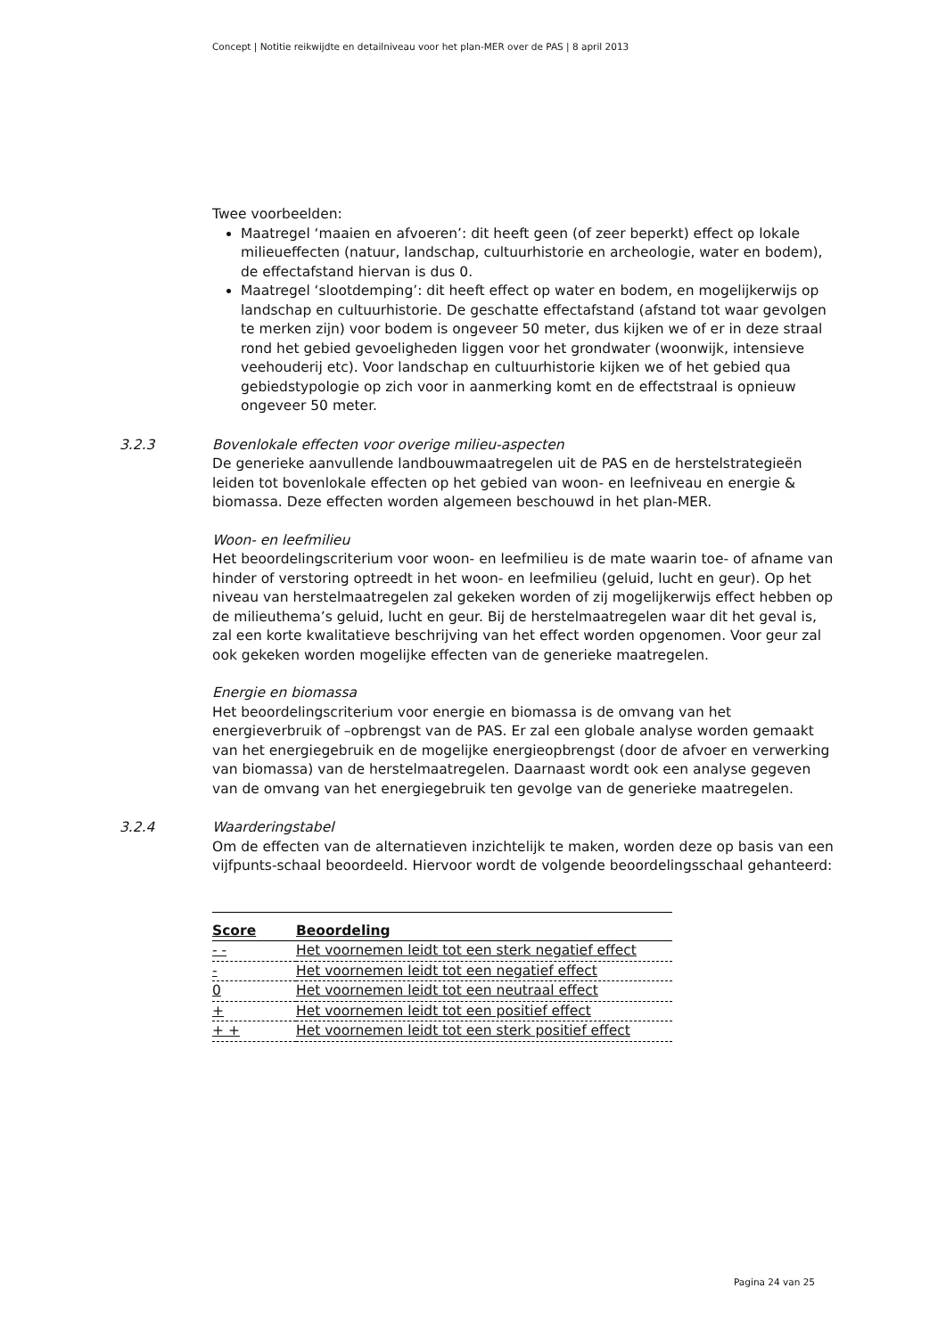Concept | Notitie reikwijdte en detailniveau voor het plan-MER over de PAS | 8 april 2013
Twee voorbeelden:
Maatregel ‘maaien en afvoeren’: dit heeft geen (of zeer beperkt) effect op lokale milieueffecten (natuur, landschap, cultuurhistorie en archeologie, water en bodem), de effectafstand hiervan is dus 0.
Maatregel ‘slootdemping’: dit heeft effect op water en bodem, en mogelijkerwijs op landschap en cultuurhistorie. De geschatte effectafstand (afstand tot waar gevolgen te merken zijn) voor bodem is ongeveer 50 meter, dus kijken we of er in deze straal rond het gebied gevoeligheden liggen voor het grondwater (woonwijk, intensieve veehouderij etc). Voor landschap en cultuurhistorie kijken we of het gebied qua gebiedstypologie op zich voor in aanmerking komt en de effectstraal is opnieuw ongeveer 50 meter.
3.2.3
Bovenlokale effecten voor overige milieu-aspecten
De generieke aanvullende landbouwmaatregelen uit de PAS en de herstelstrategieën leiden tot bovenlokale effecten op het gebied van woon- en leefniveau en energie & biomassa. Deze effecten worden algemeen beschouwd in het plan-MER.
Woon- en leefmilieu
Het beoordelingscriterium voor woon- en leefmilieu is de mate waarin toe- of afname van hinder of verstoring optreedt in het woon- en leefmilieu (geluid, lucht en geur). Op het niveau van herstelmaatregelen zal gekeken worden of zij mogelijkerwijs effect hebben op de milieuthema’s geluid, lucht en geur. Bij de herstelmaatregelen waar dit het geval is, zal een korte kwalitatieve beschrijving van het effect worden opgenomen. Voor geur zal ook gekeken worden mogelijke effecten van de generieke maatregelen.
Energie en biomassa
Het beoordelingscriterium voor energie en biomassa is de omvang van het energieverbruik of –opbrengst van de PAS. Er zal een globale analyse worden gemaakt van het energiegebruik en de mogelijke energieopbrengst (door de afvoer en verwerking van biomassa) van de herstelmaatregelen. Daarnaast wordt ook een analyse gegeven van de omvang van het energiegebruik ten gevolge van de generieke maatregelen.
3.2.4
Waarderingstabel
Om de effecten van de alternatieven inzichtelijk te maken, worden deze op basis van een vijfpunts-schaal beoordeeld. Hiervoor wordt de volgende beoordelingsschaal gehanteerd:
| Score | Beoordeling |
| --- | --- |
| - - | Het voornemen leidt tot een sterk negatief effect |
| - | Het voornemen leidt tot een negatief effect |
| 0 | Het voornemen leidt tot een neutraal effect |
| + | Het voornemen leidt tot een positief effect |
| + + | Het voornemen leidt tot een sterk positief effect |
Pagina 24 van 25